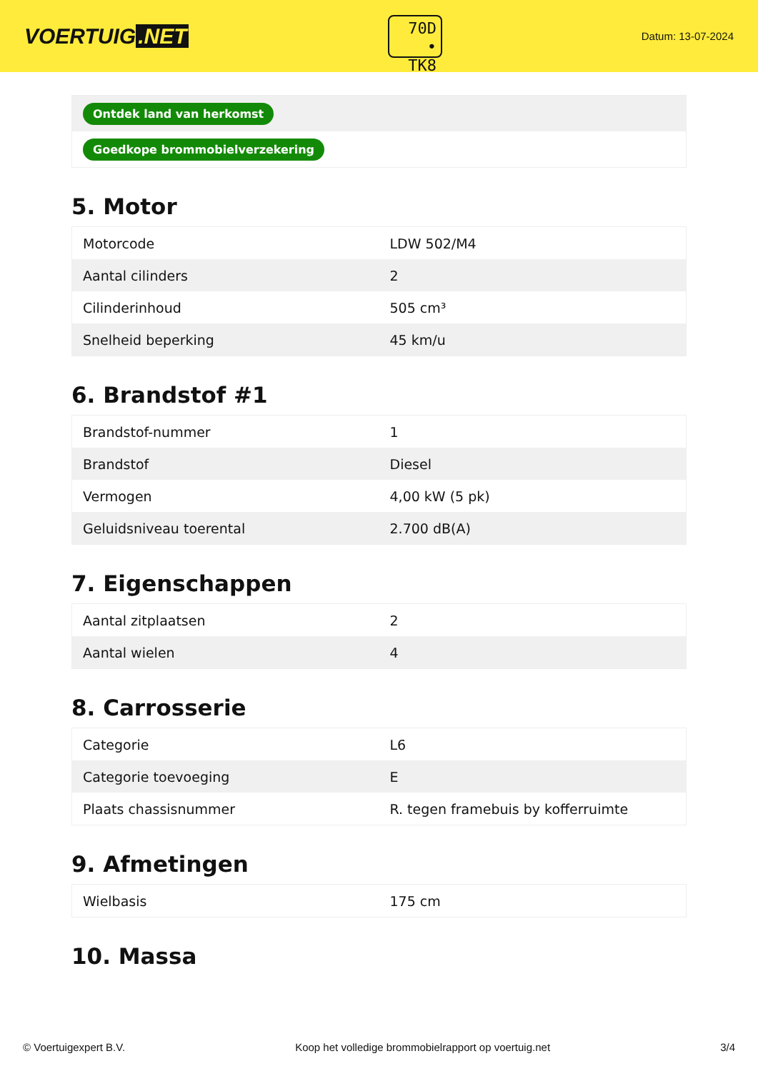VOERTUIG.NET
70D
• TK8
Datum: 13-07-2024
| Ontdek land van herkomst |
| Goedkope brommobielverzekering |
5. Motor
| Motorcode | LDW 502/M4 |
| Aantal cilinders | 2 |
| Cilinderinhoud | 505 cm³ |
| Snelheid beperking | 45 km/u |
6. Brandstof #1
| Brandstof-nummer | 1 |
| Brandstof | Diesel |
| Vermogen | 4,00 kW (5 pk) |
| Geluidsniveau toerental | 2.700 dB(A) |
7. Eigenschappen
| Aantal zitplaatsen | 2 |
| Aantal wielen | 4 |
8. Carrosserie
| Categorie | L6 |
| Categorie toevoeging | E |
| Plaats chassisnummer | R. tegen framebuis by kofferruimte |
9. Afmetingen
| Wielbasis | 175 cm |
10. Massa
© Voertuigexpert B.V. Koop het volledige brommobielrapport op voertuig.net 3/4